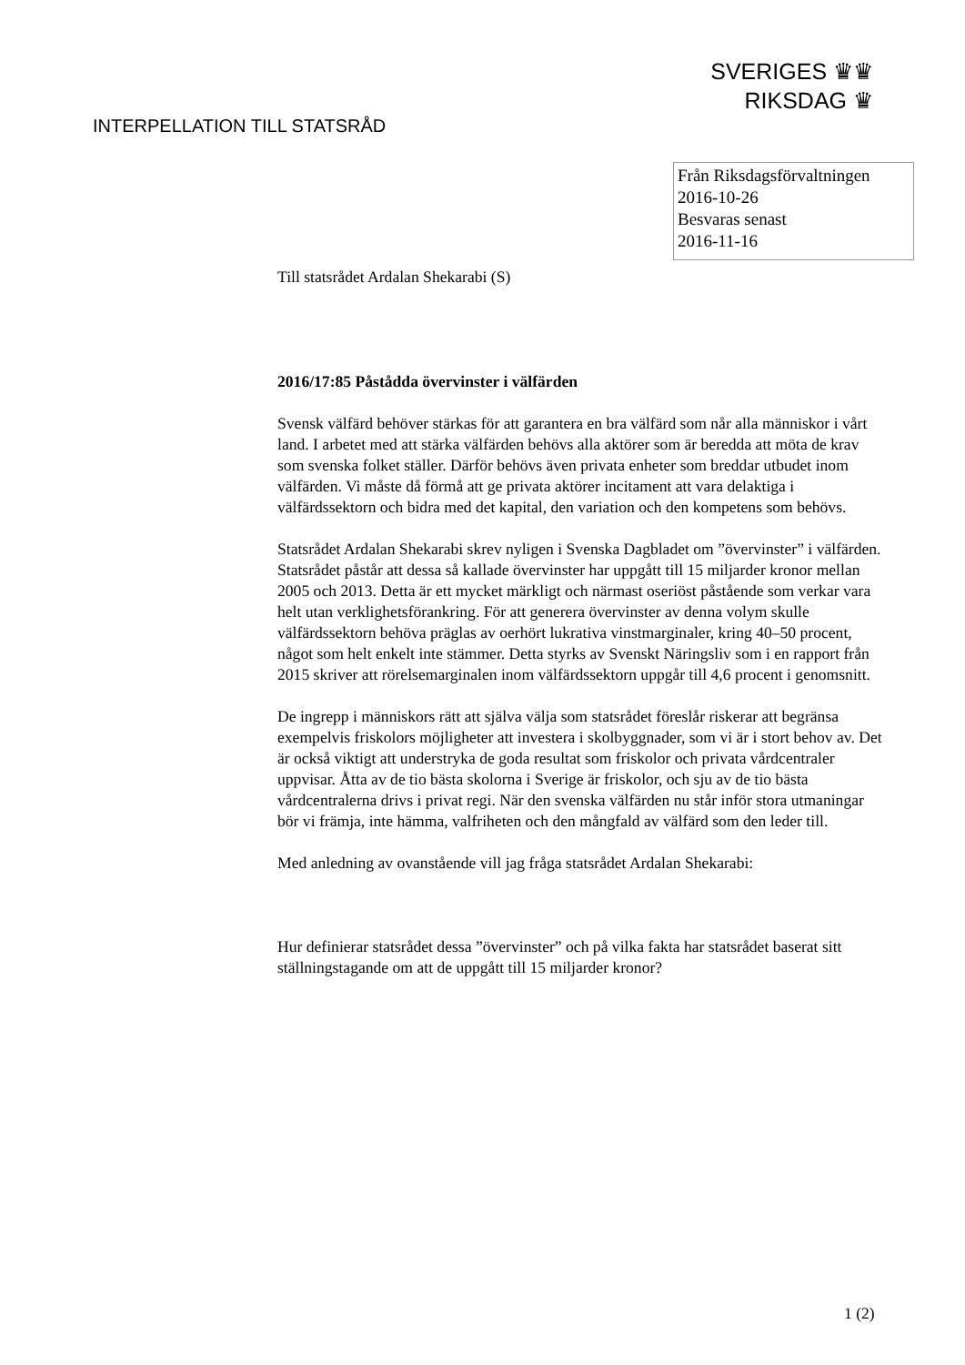SVERIGES ♛♛
RIKSDAG ♛
INTERPELLATION TILL STATSRÅD
Från Riksdagsförvaltningen
2016-10-26
Besvaras senast
2016-11-16
Till statsrådet Ardalan Shekarabi (S)
2016/17:85 Påstådda övervinster i välfärden
Svensk välfärd behöver stärkas för att garantera en bra välfärd som når alla människor i vårt land. I arbetet med att stärka välfärden behövs alla aktörer som är beredda att möta de krav som svenska folket ställer. Därför behövs även privata enheter som breddar utbudet inom välfärden. Vi måste då förmå att ge privata aktörer incitament att vara delaktiga i välfärdssektorn och bidra med det kapital, den variation och den kompetens som behövs.
Statsrådet Ardalan Shekarabi skrev nyligen i Svenska Dagbladet om ”övervinster” i välfärden. Statsrådet påstår att dessa så kallade övervinster har uppgått till 15 miljarder kronor mellan 2005 och 2013. Detta är ett mycket märkligt och närmast oseriöst påstående som verkar vara helt utan verklighetsförankring. För att generera övervinster av denna volym skulle välfärdssektorn behöva präglas av oerhört lukrativa vinstmarginaler, kring 40–50 procent, något som helt enkelt inte stämmer. Detta styrks av Svenskt Näringsliv som i en rapport från 2015 skriver att rörelsemarginalen inom välfärdssektorn uppgår till 4,6 procent i genomsnitt.
De ingrepp i människors rätt att själva välja som statsrådet föreslår riskerar att begränsa exempelvis friskolors möjligheter att investera i skolbyggnader, som vi är i stort behov av. Det är också viktigt att understryka de goda resultat som friskolor och privata vårdcentraler uppvisar. Åtta av de tio bästa skolorna i Sverige är friskolor, och sju av de tio bästa vårdcentralerna drivs i privat regi. När den svenska välfärden nu står inför stora utmaningar bör vi främja, inte hämma, valfriheten och den mångfald av välfärd som den leder till.
Med anledning av ovanstående vill jag fråga statsrådet Ardalan Shekarabi:
Hur definierar statsrådet dessa ”övervinster” och på vilka fakta har statsrådet baserat sitt ställningstagande om att de uppgått till 15 miljarder kronor?
1 (2)